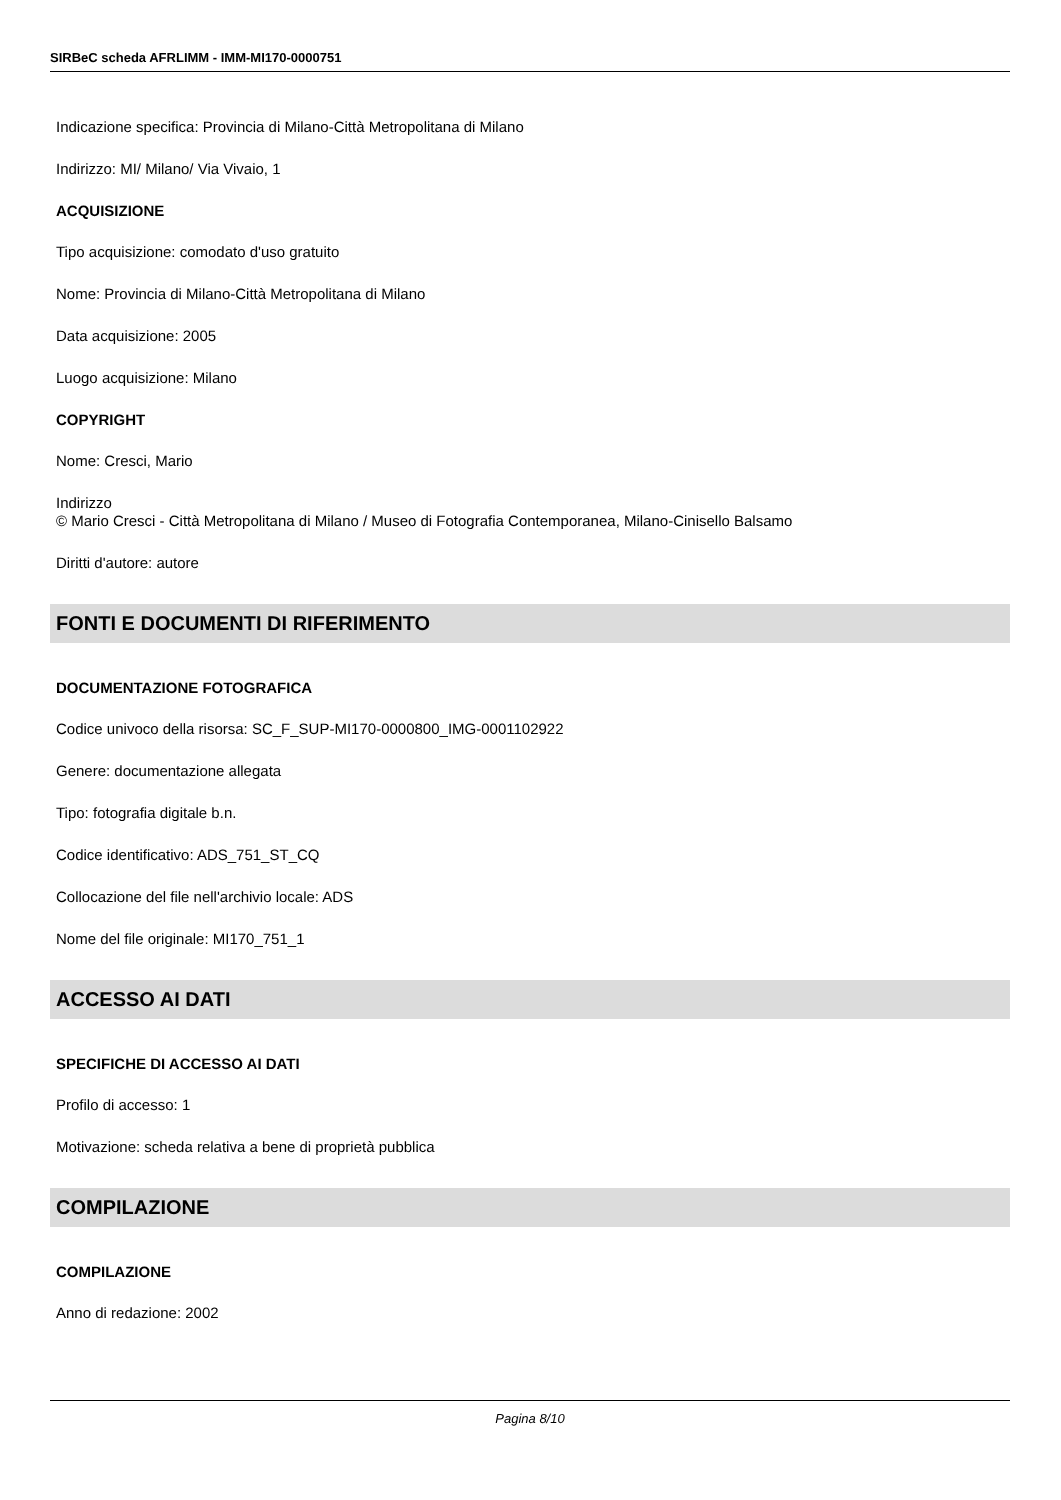SIRBeC scheda AFRLIMM - IMM-MI170-0000751
Indicazione specifica: Provincia di Milano-Città Metropolitana di Milano
Indirizzo: MI/ Milano/ Via Vivaio, 1
ACQUISIZIONE
Tipo acquisizione: comodato d'uso gratuito
Nome: Provincia di Milano-Città Metropolitana di Milano
Data acquisizione: 2005
Luogo acquisizione: Milano
COPYRIGHT
Nome: Cresci, Mario
Indirizzo
© Mario Cresci - Città Metropolitana di Milano / Museo di Fotografia Contemporanea, Milano-Cinisello Balsamo
Diritti d'autore: autore
FONTI E DOCUMENTI DI RIFERIMENTO
DOCUMENTAZIONE FOTOGRAFICA
Codice univoco della risorsa: SC_F_SUP-MI170-0000800_IMG-0001102922
Genere: documentazione allegata
Tipo: fotografia digitale b.n.
Codice identificativo: ADS_751_ST_CQ
Collocazione del file nell'archivio locale: ADS
Nome del file originale: MI170_751_1
ACCESSO AI DATI
SPECIFICHE DI ACCESSO AI DATI
Profilo di accesso: 1
Motivazione: scheda relativa a bene di proprietà pubblica
COMPILAZIONE
COMPILAZIONE
Anno di redazione: 2002
Pagina 8/10